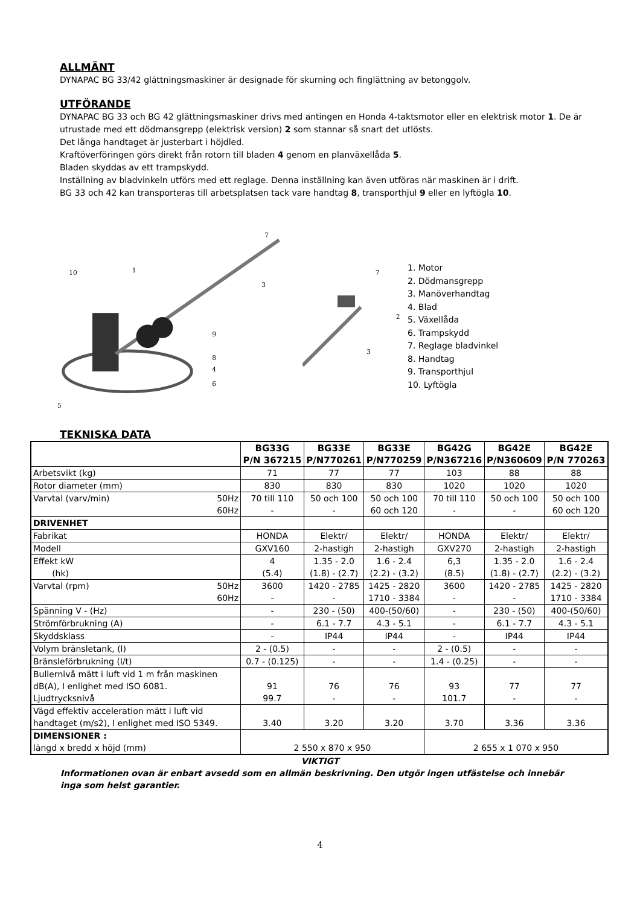ALLMÄNT
DYNAPAC BG 33/42 glättningsmaskiner är designade för skurning och finglättning av betonggolv.
UTFÖRANDE
DYNAPAC BG 33 och BG 42 glättningsmaskiner drivs med antingen en Honda 4-taktsmotor eller en elektrisk motor 1. De är utrustade med ett dödmansgrepp (elektrisk version) 2 som stannar så snart det utlösts.
Det långa handtaget är justerbart i höjdled.
Kraftöverföringen görs direkt från rotorn till bladen 4 genom en planväxellåda 5.
Bladen skyddas av ett trampskydd.
Inställning av bladvinkeln utförs med ett reglage. Denna inställning kan även utföras när maskinen är i drift.
BG 33 och 42 kan transporteras till arbetsplatsen tack vare handtag 8, transporthjul 9 eller en lyftögla 10.
10
1
7
3
9
8
4
6
5
7
2
3
1. Motor
2. Dödmansgrepp
3. Manöverhandtag
4. Blad
5. Växellåda
6. Trampskydd
7. Reglage bladvinkel
8. Handtag
9. Transporthjul
10. Lyftögla
TEKNISKA DATA
| | BG33G P/N 367215 | BG33E P/N770261 | BG33E P/N770259 | BG42G P/N367216 | BG42E P/N360609 | BG42E P/N 770263 |
| --- | --- | --- | --- | --- | --- | --- |
| Arbetsvikt (kg) | 71 | 77 | 77 | 103 | 88 | 88 |
| Rotor diameter (mm) | 830 | 830 | 830 | 1020 | 1020 | 1020 |
| Varvtal (varv/min) 50Hz 60Hz | 70 till 110 - | 50 och 100 - | 50 och 100 60 och 120 | 70 till 110 - | 50 och 100 - | 50 och 100 60 och 120 |
| DRIVENHET | | | | | | |
| Fabrikat | HONDA | Elektr/ | Elektr/ | HONDA | Elektr/ | Elektr/ |
| Modell | GXV160 | 2-hastigh | 2-hastigh | GXV270 | 2-hastigh | 2-hastigh |
| Effekt kW (hk) | 4 (5.4) | 1.35 - 2.0 (1.8) - (2.7) | 1.6 - 2.4 (2.2) - (3.2) | 6,3 (8.5) | 1.35 - 2.0 (1.8) - (2.7) | 1.6 - 2.4 (2.2) - (3.2) |
| Varvtal (rpm) 50Hz 60Hz | 3600 - | 1420 - 2785 - | 1425 - 2820 1710 - 3384 | 3600 - | 1420 - 2785 - | 1425 - 2820 1710 - 3384 |
| Spänning V - (Hz) | - | 230 - (50) | 400-(50/60) | - | 230 - (50) | 400-(50/60) |
| Strömförbrukning (A) | - | 6.1 - 7.7 | 4.3 - 5.1 | - | 6.1 - 7.7 | 4.3 - 5.1 |
| Skyddsklass | - | IP44 | IP44 | - | IP44 | IP44 |
| Volym bränsletank, (l) | 2 - (0.5) | - | - | 2 - (0.5) | - | - |
| Bränsleförbrukning (l/t) | 0.7 - (0.125) | - | - | 1.4 - (0.25) | - | - |
| Bullernivå mätt i luft vid 1 m från maskinen dB(A), I enlighet med ISO 6081. Ljudtrycksnivå | 91 99.7 | 76 - | 76 - | 93 101.7 | 77 - | 77 - |
| Vägd effektiv acceleration mätt i luft vid handtaget (m/s2), I enlighet med ISO 5349. | 3.40 | 3.20 | 3.20 | 3.70 | 3.36 | 3.36 |
| DIMENSIONER : längd x bredd x höjd (mm) | 2 550 x 870 x 950 | | | 2 655 x 1 070 x 950 | | |
VIKTIGT
Informationen ovan är enbart avsedd som en allmän beskrivning. Den utgör ingen utfästelse och innebär inga som helst garantier.
4